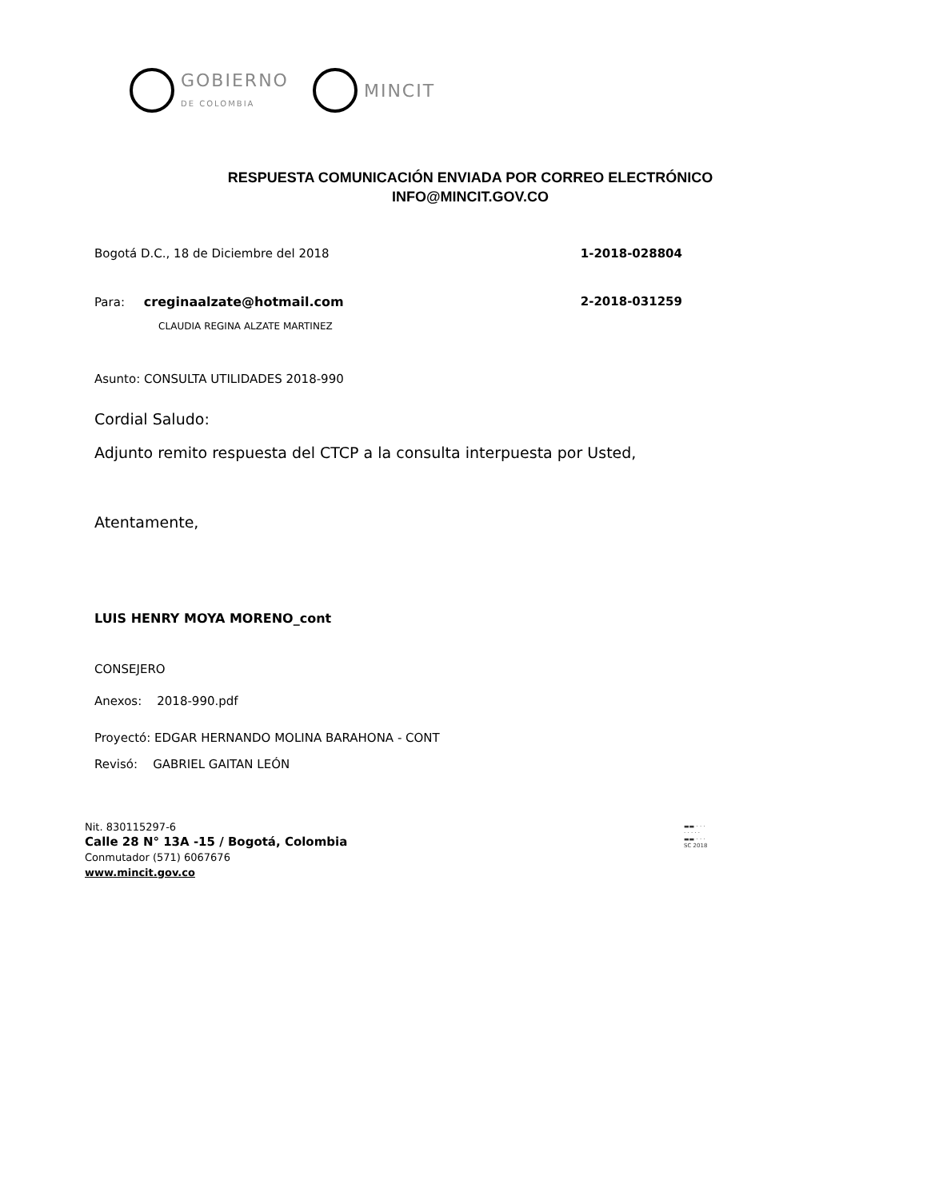GOBIERNO
DE COLOMBIA
MINCIT
RESPUESTA COMUNICACIÓN ENVIADA POR CORREO ELECTRÓNICO
INFO@MINCIT.GOV.CO
Bogotá D.C., 18 de Diciembre del 2018 1-2018-028804
Para: creginaalzate@hotmail.com 2-2018-031259
CLAUDIA REGINA ALZATE MARTINEZ
Asunto: CONSULTA UTILIDADES 2018-990
Cordial Saludo:
Adjunto remito respuesta del CTCP a la consulta interpuesta por Usted,
Atentamente,
LUIS HENRY MOYA MORENO_cont
CONSEJERO
Anexos: 2018-990.pdf
Proyectó: EDGAR HERNANDO MOLINA BARAHONA - CONT
Revisó: GABRIEL GAITAN LEÓN
Nit. 830115297-6
Calle 28 N° 13A -15 / Bogotá, Colombia
Conmutador (571) 6067676
www.mincit.gov.co
▬▬ · · ·
· · · · ·
▬▬ · · ·
SC 2018